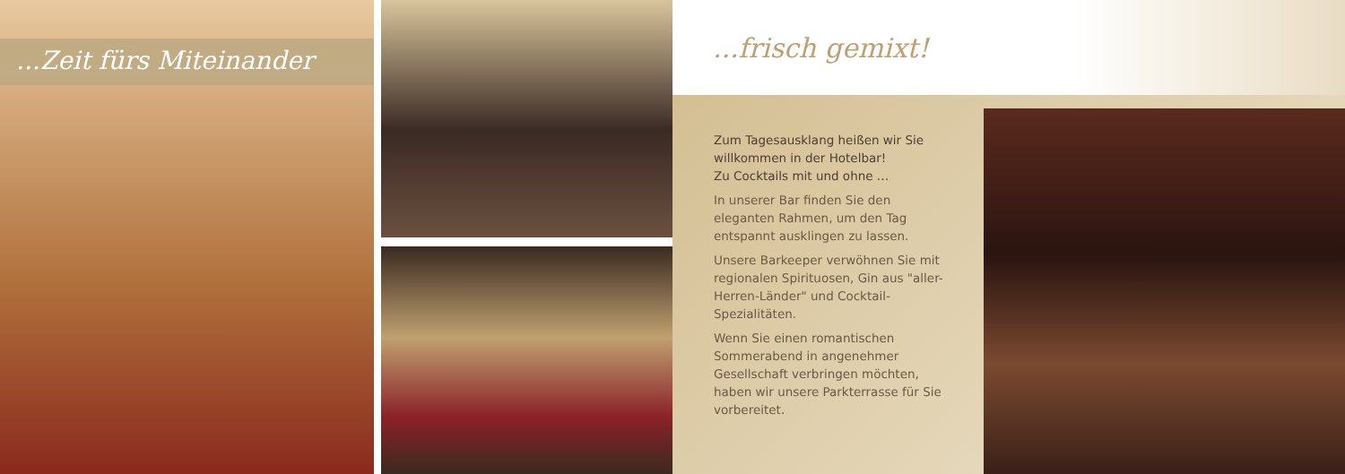...Zeit fürs Miteinander
...frisch gemixt!
Zum Tagesausklang heißen wir Sie willkommen in der Hotelbar!
Zu Cocktails mit und ohne …
In unserer Bar finden Sie den eleganten Rahmen, um den Tag entspannt ausklingen zu lassen.
Unsere Barkeeper verwöhnen Sie mit regionalen Spirituosen, Gin aus "aller-Herren-Länder" und Cocktail-Spezialitäten.
Wenn Sie einen romantischen Sommerabend in angenehmer Gesellschaft verbringen möchten, haben wir unsere Parkterrasse für Sie vorbereitet.